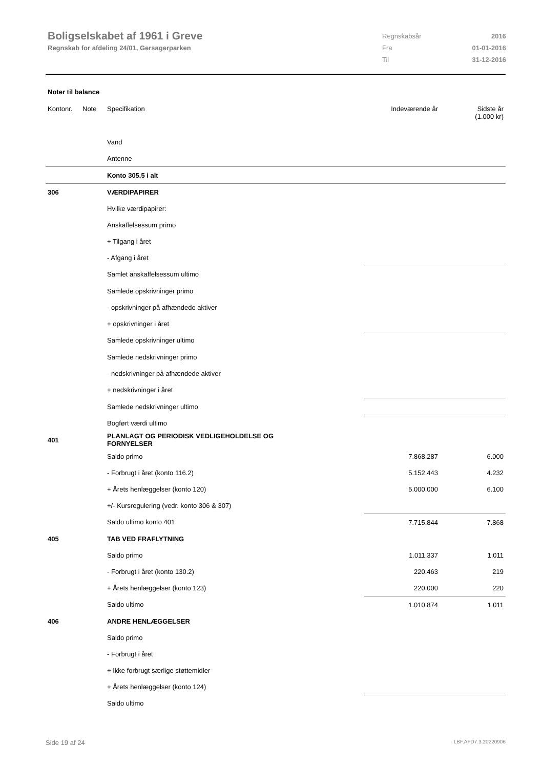Boligselskabet af 1961 i Greve
Regnskab for afdeling 24/01, Gersagerparken
| Regnskabsår | 2016 |
| Fra | 01-01-2016 |
| Til | 31-12-2016 |
Noter til balance
| Kontonr. | Note | Specifikation | Indeværende år | Sidste år (1.000 kr) |
| --- | --- | --- | --- | --- |
| | | Vand | | |
| | | Antenne | | |
| | | Konto 305.5 i alt | | |
| 306 | | VÆRDIPAPIRER | | |
| | | Hvilke værdipapirer: | | |
| | | Anskaffelsessum primo | | |
| | | + Tilgang i året | | |
| | | - Afgang i året | | |
| | | Samlet anskaffelsessum ultimo | | |
| | | Samlede opskrivninger primo | | |
| | | - opskrivninger på afhændede aktiver | | |
| | | + opskrivninger i året | | |
| | | Samlede opskrivninger ultimo | | |
| | | Samlede nedskrivninger primo | | |
| | | - nedskrivninger på afhændede aktiver | | |
| | | + nedskrivninger i året | | |
| | | Samlede nedskrivninger ultimo | | |
| | | Bogført værdi ultimo | | |
| 401 | | PLANLAGT OG PERIODISK VEDLIGEHOLDELSE OG FORNYELSER | | |
| | | Saldo primo | 7.868.287 | 6.000 |
| | | - Forbrugt i året (konto 116.2) | 5.152.443 | 4.232 |
| | | + Årets henlæggelser (konto 120) | 5.000.000 | 6.100 |
| | | +/- Kursregulering (vedr. konto 306 & 307) | | |
| | | Saldo ultimo konto 401 | 7.715.844 | 7.868 |
| 405 | | TAB VED FRAFLYTNING | | |
| | | Saldo primo | 1.011.337 | 1.011 |
| | | - Forbrugt i året (konto 130.2) | 220.463 | 219 |
| | | + Årets henlæggelser (konto 123) | 220.000 | 220 |
| | | Saldo ultimo | 1.010.874 | 1.011 |
| 406 | | ANDRE HENLÆGGELSER | | |
| | | Saldo primo | | |
| | | - Forbrugt i året | | |
| | | + Ikke forbrugt særlige støttemidler | | |
| | | + Årets henlæggelser (konto 124) | | |
| | | Saldo ultimo | | |
Side 19 af 24 LBF.AFD7.3.20220906